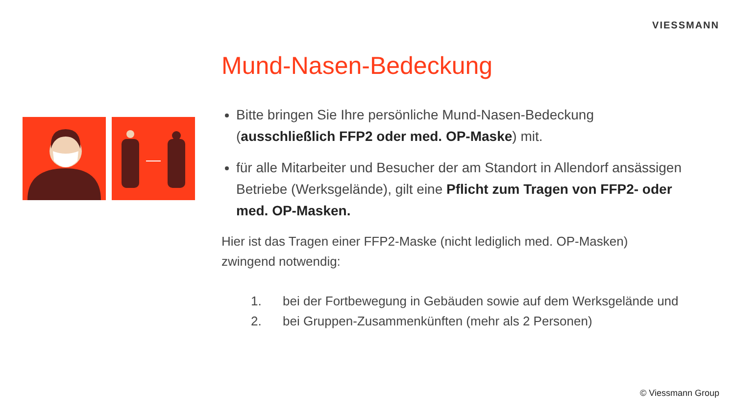VIESSMANN
Mund-Nasen-Bedeckung
Bitte bringen Sie Ihre persönliche Mund-Nasen-Bedeckung (ausschließlich FFP2 oder med. OP-Maske) mit.
für alle Mitarbeiter und Besucher der am Standort in Allendorf ansässigen Betriebe (Werksgelände), gilt eine Pflicht zum Tragen von FFP2- oder med. OP-Masken.
Hier ist das Tragen einer FFP2-Maske (nicht lediglich med. OP-Masken) zwingend notwendig:
1. bei der Fortbewegung in Gebäuden sowie auf dem Werksgelände und
2. bei Gruppen-Zusammenkünften (mehr als 2 Personen)
© Viessmann Group